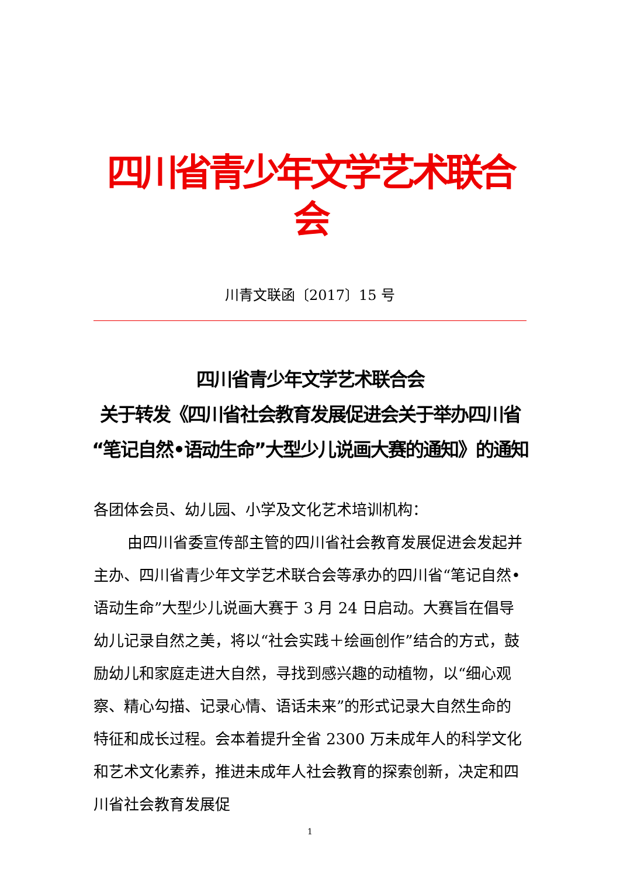四川省青少年文学艺术联合会
川青文联函〔2017〕15 号
四川省青少年文学艺术联合会
关于转发《四川省社会教育发展促进会关于举办四川省
“笔记自然•语动生命”大型少儿说画大赛的通知》的通知
各团体会员、幼儿园、小学及文化艺术培训机构：
由四川省委宣传部主管的四川省社会教育发展促进会发起并主办、四川省青少年文学艺术联合会等承办的四川省“笔记自然•语动生命”大型少儿说画大赛于 3 月 24 日启动。大赛旨在倡导幼儿记录自然之美，将以“社会实践＋绘画创作”结合的方式，鼓励幼儿和家庭走进大自然，寻找到感兴趣的动植物，以“细心观察、精心勾描、记录心情、语话未来”的形式记录大自然生命的特征和成长过程。会本着提升全省 2300 万未成年人的科学文化和艺术文化素养，推进未成年人社会教育的探索创新，决定和四川省社会教育发展促
1